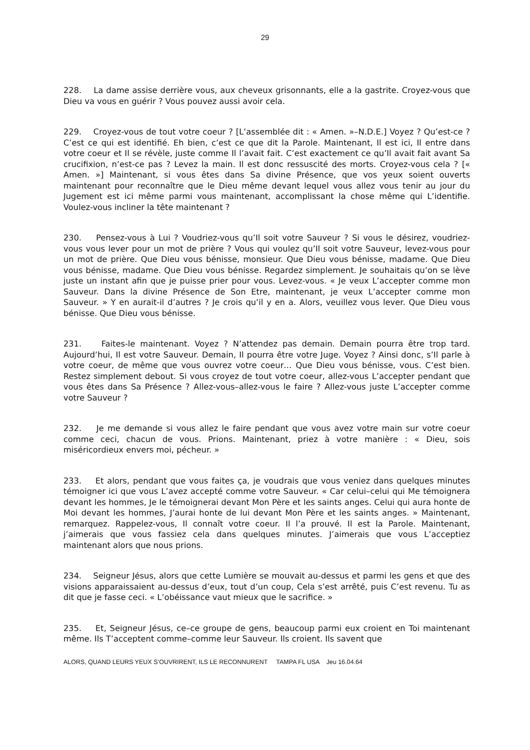29
228. La dame assise derrière vous, aux cheveux grisonnants, elle a la gastrite. Croyez-vous que Dieu va vous en guérir ? Vous pouvez aussi avoir cela.
229. Croyez-vous de tout votre coeur ? [L’assemblée dit : « Amen. »–N.D.E.] Voyez ? Qu’est-ce ? C’est ce qui est identifié. Eh bien, c’est ce que dit la Parole. Maintenant, Il est ici, Il entre dans votre coeur et Il se révèle, juste comme Il l’avait fait. C’est exactement ce qu’Il avait fait avant Sa crucifixion, n’est-ce pas ? Levez la main. Il est donc ressuscité des morts. Croyez-vous cela ? [« Amen. »] Maintenant, si vous êtes dans Sa divine Présence, que vos yeux soient ouverts maintenant pour reconnaître que le Dieu même devant lequel vous allez vous tenir au jour du Jugement est ici même parmi vous maintenant, accomplissant la chose même qui L’identifie. Voulez-vous incliner la tête maintenant ?
230. Pensez-vous à Lui ? Voudriez-vous qu’Il soit votre Sauveur ? Si vous le désirez, voudriez-vous vous lever pour un mot de prière ? Vous qui voulez qu’Il soit votre Sauveur, levez-vous pour un mot de prière. Que Dieu vous bénisse, monsieur. Que Dieu vous bénisse, madame. Que Dieu vous bénisse, madame. Que Dieu vous bénisse. Regardez simplement. Je souhaitais qu’on se lève juste un instant afin que je puisse prier pour vous. Levez-vous. « Je veux L’accepter comme mon Sauveur. Dans la divine Présence de Son Etre, maintenant, je veux L’accepter comme mon Sauveur. » Y en aurait-il d’autres ? Je crois qu’il y en a. Alors, veuillez vous lever. Que Dieu vous bénisse. Que Dieu vous bénisse.
231. Faites-le maintenant. Voyez ? N’attendez pas demain. Demain pourra être trop tard. Aujourd’hui, Il est votre Sauveur. Demain, Il pourra être votre Juge. Voyez ? Ainsi donc, s’Il parle à votre coeur, de même que vous ouvrez votre coeur… Que Dieu vous bénisse, vous. C’est bien. Restez simplement debout. Si vous croyez de tout votre coeur, allez-vous L’accepter pendant que vous êtes dans Sa Présence ? Allez-vous–allez-vous le faire ? Allez-vous juste L’accepter comme votre Sauveur ?
232. Je me demande si vous allez le faire pendant que vous avez votre main sur votre coeur comme ceci, chacun de vous. Prions. Maintenant, priez à votre manière : « Dieu, sois miséricordieux envers moi, pécheur. »
233. Et alors, pendant que vous faites ça, je voudrais que vous veniez dans quelques minutes témoigner ici que vous L’avez accepté comme votre Sauveur. « Car celui–celui qui Me témoignera devant les hommes, Je le témoignerai devant Mon Père et les saints anges. Celui qui aura honte de Moi devant les hommes, J’aurai honte de lui devant Mon Père et les saints anges. » Maintenant, remarquez. Rappelez-vous, Il connaît votre coeur. Il l’a prouvé. Il est la Parole. Maintenant, j’aimerais que vous fassiez cela dans quelques minutes. J’aimerais que vous L’acceptiez maintenant alors que nous prions.
234. Seigneur Jésus, alors que cette Lumière se mouvait au-dessus et parmi les gens et que des visions apparaissaient au-dessus d’eux, tout d’un coup, Cela s’est arrêté, puis C’est revenu. Tu as dit que je fasse ceci. « L’obéissance vaut mieux que le sacrifice. »
235. Et, Seigneur Jésus, ce–ce groupe de gens, beaucoup parmi eux croient en Toi maintenant même. Ils T’acceptent comme–comme leur Sauveur. Ils croient. Ils savent que
ALORS, QUAND LEURS YEUX S’OUVRIRENT, ILS LE RECONNURENT TAMPA FL USA Jeu 16.04.64